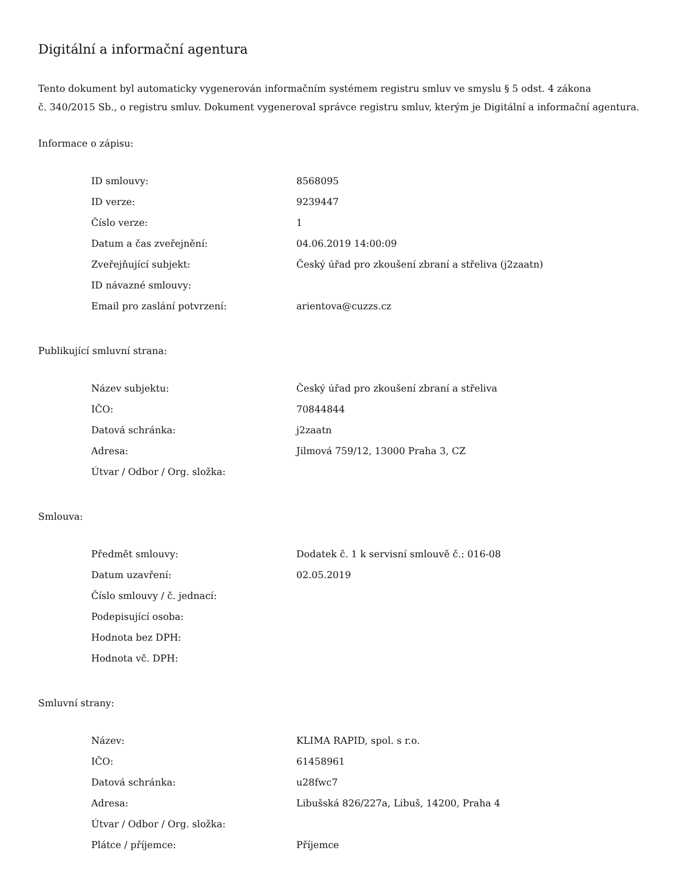Digitální a informační agentura
Tento dokument byl automaticky vygenerován informačním systémem registru smluv ve smyslu § 5 odst. 4 zákona
č. 340/2015 Sb., o registru smluv. Dokument vygeneroval správce registru smluv, kterým je Digitální a informační agentura.
Informace o zápisu:
| ID smlouvy: | 8568095 |
| ID verze: | 9239447 |
| Číslo verze: | 1 |
| Datum a čas zveřejnění: | 04.06.2019 14:00:09 |
| Zveřejňující subjekt: | Český úřad pro zkoušení zbraní a střeliva (j2zaatn) |
| ID návazné smlouvy: | |
| Email pro zaslání potvrzení: | arientova@cuzzs.cz |
Publikující smluvní strana:
| Název subjektu: | Český úřad pro zkoušení zbraní a střeliva |
| IČO: | 70844844 |
| Datová schránka: | j2zaatn |
| Adresa: | Jilmová 759/12, 13000 Praha 3, CZ |
| Útvar / Odbor / Org. složka: | |
Smlouva:
| Předmět smlouvy: | Dodatek č. 1 k servisní smlouvě č.: 016-08 |
| Datum uzavření: | 02.05.2019 |
| Číslo smlouvy / č. jednací: | |
| Podepisující osoba: | |
| Hodnota bez DPH: | |
| Hodnota vč. DPH: | |
Smluvní strany:
| Název: | KLIMA RAPID, spol. s r.o. |
| IČO: | 61458961 |
| Datová schránka: | u28fwc7 |
| Adresa: | Libušská 826/227a, Libuš, 14200, Praha 4 |
| Útvar / Odbor / Org. složka: | |
| Plátce / příjemce: | Příjemce |